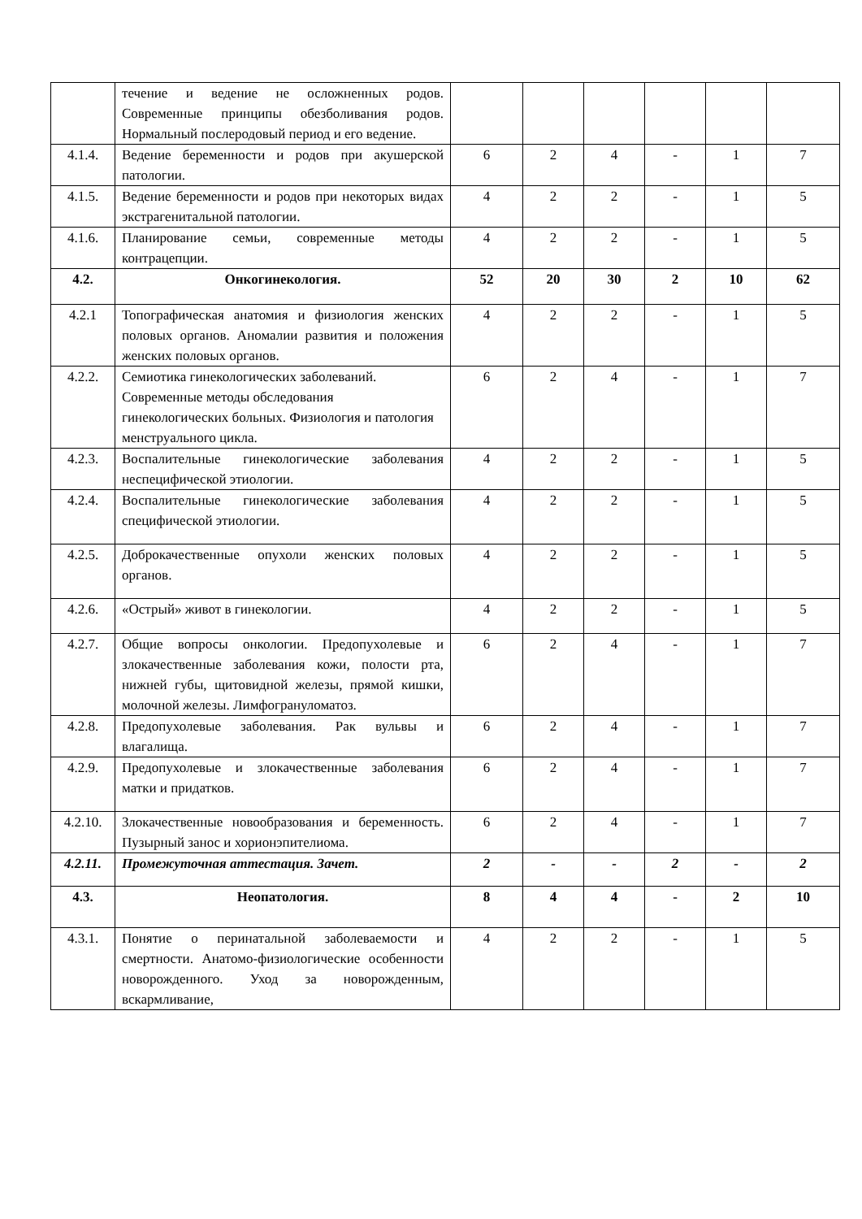| | течение и ведение не осложненных родов. Современные принципы обезболивания родов. Нормальный послеродовый период и его ведение. | | | | | | |
| 4.1.4. | Ведение беременности и родов при акушерской патологии. | 6 | 2 | 4 | - | 1 | 7 |
| 4.1.5. | Ведение беременности и родов при некоторых видах экстрагенитальной патологии. | 4 | 2 | 2 | - | 1 | 5 |
| 4.1.6. | Планирование семьи, современные методы контрацепции. | 4 | 2 | 2 | - | 1 | 5 |
| 4.2. | Онкогинекология. | 52 | 20 | 30 | 2 | 10 | 62 |
| 4.2.1 | Топографическая анатомия и физиология женских половых органов. Аномалии развития и положения женских половых органов. | 4 | 2 | 2 | - | 1 | 5 |
| 4.2.2. | Семиотика гинекологических заболеваний. Современные методы обследования гинекологических больных. Физиология и патология менструального цикла. | 6 | 2 | 4 | - | 1 | 7 |
| 4.2.3. | Воспалительные гинекологические заболевания неспецифической этиологии. | 4 | 2 | 2 | - | 1 | 5 |
| 4.2.4. | Воспалительные гинекологические заболевания специфической этиологии. | 4 | 2 | 2 | - | 1 | 5 |
| 4.2.5. | Доброкачественные опухоли женских половых органов. | 4 | 2 | 2 | - | 1 | 5 |
| 4.2.6. | «Острый» живот в гинекологии. | 4 | 2 | 2 | - | 1 | 5 |
| 4.2.7. | Общие вопросы онкологии. Предопухолевые и злокачественные заболевания кожи, полости рта, нижней губы, щитовидной железы, прямой кишки, молочной железы. Лимфогрануломатоз. | 6 | 2 | 4 | - | 1 | 7 |
| 4.2.8. | Предопухолевые заболевания. Рак вульвы и влагалища. | 6 | 2 | 4 | - | 1 | 7 |
| 4.2.9. | Предопухолевые и злокачественные заболевания матки и придатков. | 6 | 2 | 4 | - | 1 | 7 |
| 4.2.10. | Злокачественные новообразования и беременность. Пузырный занос и хорионэпителиома. | 6 | 2 | 4 | - | 1 | 7 |
| 4.2.11. | Промежуточная аттестация. Зачет. | 2 | - | - | 2 | - | 2 |
| 4.3. | Неопатология. | 8 | 4 | 4 | - | 2 | 10 |
| 4.3.1. | Понятие о перинатальной заболеваемости и смертности. Анатомо-физиологические особенности новорожденного. Уход за новорожденным, вскармливание, | 4 | 2 | 2 | - | 1 | 5 |